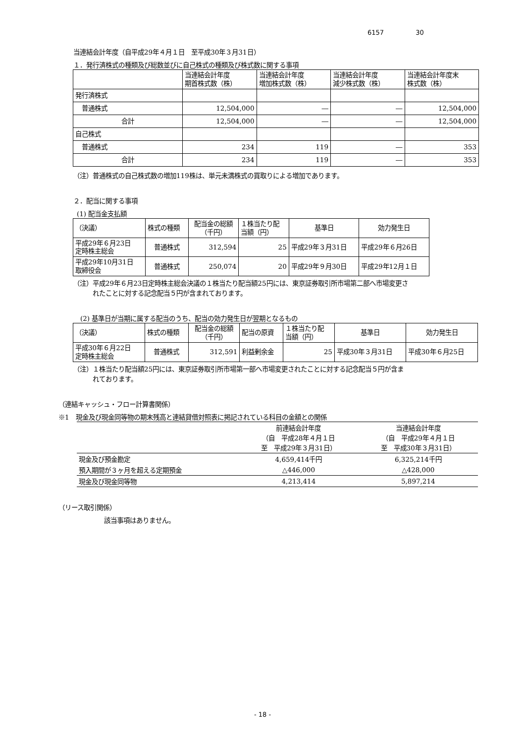6157 30
当連結会計年度（自平成29年４月１日　至平成30年３月31日）
１．発行済株式の種類及び総数並びに自己株式の種類及び株式数に関する事項
| | 当連結会計年度 期首株式数（株） | 当連結会計年度 増加株式数（株） | 当連結会計年度 減少株式数（株） | 当連結会計年度末 株式数（株） |
| 発行済株式 | | | | |
| 普通株式 | 12,504,000 | ― | ― | 12,504,000 |
| 合計 | 12,504,000 | ― | ― | 12,504,000 |
| 自己株式 | | | | |
| 普通株式 | 234 | 119 | ― | 353 |
| 合計 | 234 | 119 | ― | 353 |
（注）普通株式の自己株式数の増加119株は、単元未満株式の買取りによる増加であります。
２．配当に関する事項
(1) 配当金支払額
| （決議） | 株式の種類 | 配当金の総額 （千円） | １株当たり配 当額（円） | 基準日 | 効力発生日 |
| 平成29年６月23日 定時株主総会 | 普通株式 | 312,594 | 25 | 平成29年３月31日 | 平成29年６月26日 |
| 平成29年10月31日 取締役会 | 普通株式 | 250,074 | 20 | 平成29年９月30日 | 平成29年12月１日 |
（注）平成29年６月23日定時株主総会決議の１株当たり配当額25円には、東京証券取引所市場第二部へ市場変更さ
　　　れたことに対する記念配当５円が含まれております。
(2) 基準日が当期に属する配当のうち、配当の効力発生日が翌期となるもの
| （決議） | 株式の種類 | 配当金の総額 （千円） | 配当の原資 | １株当たり配 当額（円） | 基準日 | 効力発生日 |
| 平成30年６月22日 定時株主総会 | 普通株式 | 312,591 | 利益剰余金 | 25 | 平成30年３月31日 | 平成30年６月25日 |
（注）１株当たり配当額25円には、東京証券取引所市場第一部へ市場変更されたことに対する記念配当５円が含ま
　　　れております。
（連結キャッシュ・フロー計算書関係）
※1　現金及び現金同等物の期末残高と連結貸借対照表に掲記されている科目の金額との関係
| | 前連結会計年度 （自 平成28年４月１日 至 平成29年３月31日） | 当連結会計年度 （自 平成29年４月１日 至 平成30年３月31日） |
| 現金及び預金勘定 | 4,659,414千円 | 6,325,214千円 |
| 預入期間が３ヶ月を超える定期預金 | △446,000 | △428,000 |
| 現金及び現金同等物 | 4,213,414 | 5,897,214 |
（リース取引関係）
該当事項はありません。
- 18 -